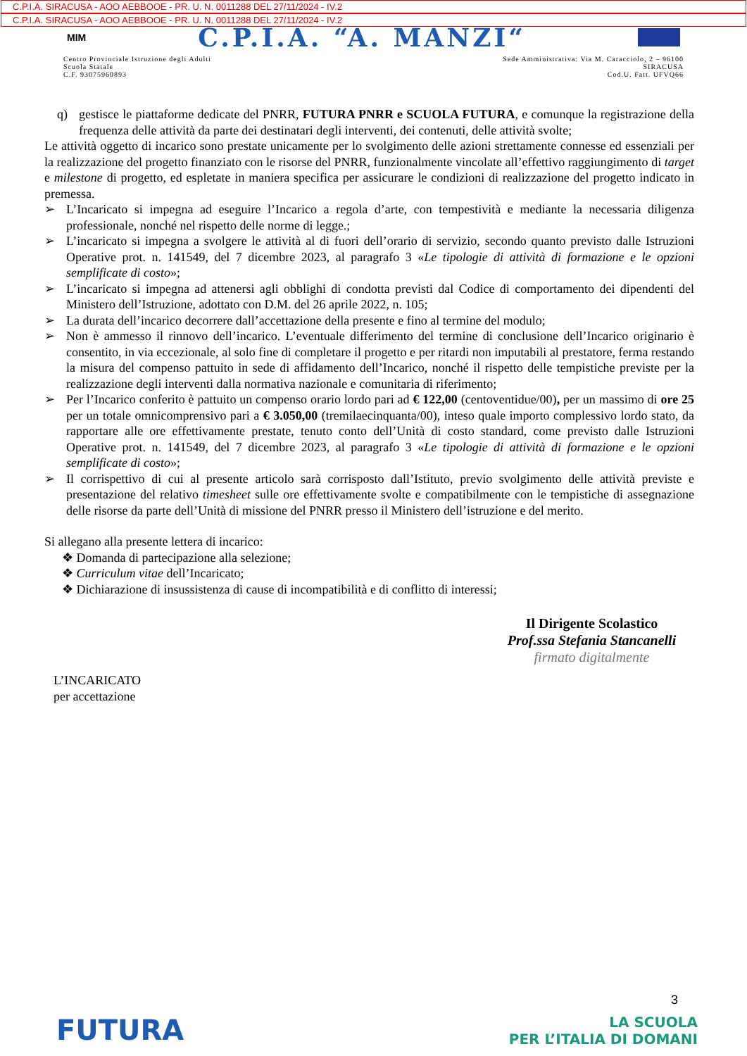C.P.I.A. SIRACUSA - AOO AEBBOOE - PR. U. N. 0011288 DEL 27/11/2024 - IV.2
C.P.I.A. SIRACUSA - AOO AEBBOOE - PR. U. N. 0011288 DEL 27/11/2024 - IV.2
MIM C.P.I.A. “A. MANZI“
Centro Provinciale Istruzione degli Adulti
Scuola Statale
C.F. 93075960893
Sede Amministrativa: Via M. Caracciolo, 2 – 96100
SIRACUSA
Cod.U. Fatt. UFVQ66
q) gestisce le piattaforme dedicate del PNRR, FUTURA PNRR e SCUOLA FUTURA, e comunque la registrazione della frequenza delle attività da parte dei destinatari degli interventi, dei contenuti, delle attività svolte;
Le attività oggetto di incarico sono prestate unicamente per lo svolgimento delle azioni strettamente connesse ed essenziali per la realizzazione del progetto finanziato con le risorse del PNRR, funzionalmente vincolate all’effettivo raggiungimento di target e milestone di progetto, ed espletate in maniera specifica per assicurare le condizioni di realizzazione del progetto indicato in premessa.
➢ L’Incaricato si impegna ad eseguire l’Incarico a regola d’arte, con tempestività e mediante la necessaria diligenza professionale, nonché nel rispetto delle norme di legge.;
➢ L’incaricato si impegna a svolgere le attività al di fuori dell’orario di servizio, secondo quanto previsto dalle Istruzioni Operative prot. n. 141549, del 7 dicembre 2023, al paragrafo 3 «Le tipologie di attività di formazione e le opzioni semplificate di costo»;
➢ L’incaricato si impegna ad attenersi agli obblighi di condotta previsti dal Codice di comportamento dei dipendenti del Ministero dell’Istruzione, adottato con D.M. del 26 aprile 2022, n. 105;
➢ La durata dell’incarico decorrere dall’accettazione della presente e fino al termine del modulo;
➢ Non è ammesso il rinnovo dell’incarico. L’eventuale differimento del termine di conclusione dell’Incarico originario è consentito, in via eccezionale, al solo fine di completare il progetto e per ritardi non imputabili al prestatore, ferma restando la misura del compenso pattuito in sede di affidamento dell’Incarico, nonché il rispetto delle tempistiche previste per la realizzazione degli interventi dalla normativa nazionale e comunitaria di riferimento;
➢ Per l’Incarico conferito è pattuito un compenso orario lordo pari ad € 122,00 (centoventidue/00), per un massimo di ore 25 per un totale omnicomprensivo pari a € 3.050,00 (tremilaecinquanta/00), inteso quale importo complessivo lordo stato, da rapportare alle ore effettivamente prestate, tenuto conto dell’Unità di costo standard, come previsto dalle Istruzioni Operative prot. n. 141549, del 7 dicembre 2023, al paragrafo 3 «Le tipologie di attività di formazione e le opzioni semplificate di costo»;
➢ Il corrispettivo di cui al presente articolo sarà corrisposto dall’Istituto, previo svolgimento delle attività previste e presentazione del relativo timesheet sulle ore effettivamente svolte e compatibilmente con le tempistiche di assegnazione delle risorse da parte dell’Unità di missione del PNRR presso il Ministero dell’istruzione e del merito.
Si allegano alla presente lettera di incarico:
❖ Domanda di partecipazione alla selezione;
❖ Curriculum vitae dell’Incaricato;
❖ Dichiarazione di insussistenza di cause di incompatibilità e di conflitto di interessi;
Il Dirigente Scolastico
Prof.ssa Stefania Stancanelli
firmato digitalmente
L’INCARICATO
per accettazione
3
FUTURA LA SCUOLA
PER L’ITALIA DI DOMANI